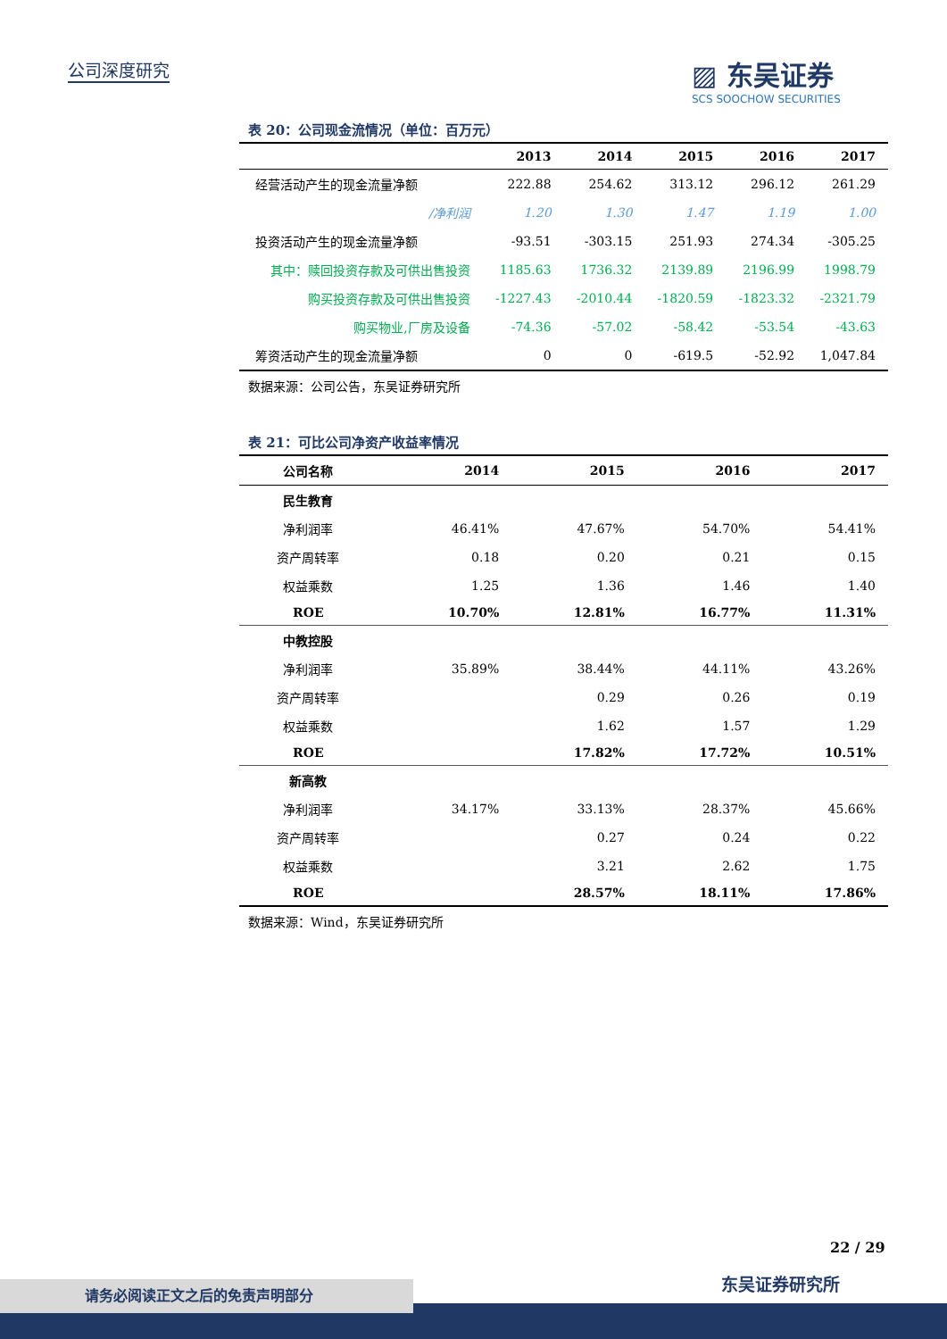公司深度研究
▨ 东吴证券
SCS SOOCHOW SECURITIES
表 20：公司现金流情况（单位：百万元）
| | 2013 | 2014 | 2015 | 2016 | 2017 |
| --- | --- | --- | --- | --- | --- |
| 经营活动产生的现金流量净额 | 222.88 | 254.62 | 313.12 | 296.12 | 261.29 |
| /净利润 | 1.20 | 1.30 | 1.47 | 1.19 | 1.00 |
| 投资活动产生的现金流量净额 | -93.51 | -303.15 | 251.93 | 274.34 | -305.25 |
| 其中：赎回投资存款及可供出售投资 | 1185.63 | 1736.32 | 2139.89 | 2196.99 | 1998.79 |
| 购买投资存款及可供出售投资 | -1227.43 | -2010.44 | -1820.59 | -1823.32 | -2321.79 |
| 购买物业,厂房及设备 | -74.36 | -57.02 | -58.42 | -53.54 | -43.63 |
| 筹资活动产生的现金流量净额 | 0 | 0 | -619.5 | -52.92 | 1,047.84 |
数据来源：公司公告，东吴证券研究所
表 21：可比公司净资产收益率情况
| 公司名称 | 2014 | 2015 | 2016 | 2017 |
| --- | --- | --- | --- | --- |
| 民生教育 | | | | |
| 净利润率 | 46.41% | 47.67% | 54.70% | 54.41% |
| 资产周转率 | 0.18 | 0.20 | 0.21 | 0.15 |
| 权益乘数 | 1.25 | 1.36 | 1.46 | 1.40 |
| ROE | 10.70% | 12.81% | 16.77% | 11.31% |
| 中教控股 | | | | |
| 净利润率 | 35.89% | 38.44% | 44.11% | 43.26% |
| 资产周转率 | | 0.29 | 0.26 | 0.19 |
| 权益乘数 | | 1.62 | 1.57 | 1.29 |
| ROE | | 17.82% | 17.72% | 10.51% |
| 新高教 | | | | |
| 净利润率 | 34.17% | 33.13% | 28.37% | 45.66% |
| 资产周转率 | | 0.27 | 0.24 | 0.22 |
| 权益乘数 | | 3.21 | 2.62 | 1.75 |
| ROE | | 28.57% | 18.11% | 17.86% |
数据来源：Wind，东吴证券研究所
22 / 29
东吴证券研究所
请务必阅读正文之后的免责声明部分